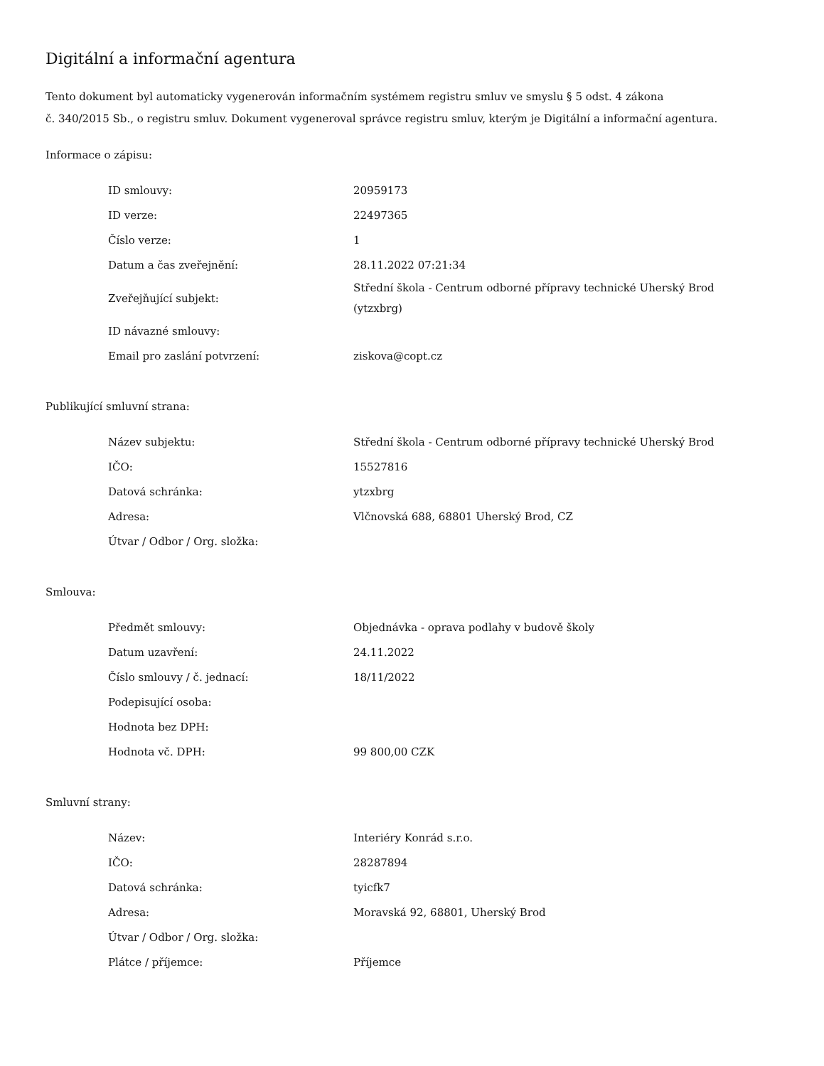Digitální a informační agentura
Tento dokument byl automaticky vygenerován informačním systémem registru smluv ve smyslu § 5 odst. 4 zákona
č. 340/2015 Sb., o registru smluv. Dokument vygeneroval správce registru smluv, kterým je Digitální a informační agentura.
Informace o zápisu:
| ID smlouvy: | 20959173 |
| ID verze: | 22497365 |
| Číslo verze: | 1 |
| Datum a čas zveřejnění: | 28.11.2022 07:21:34 |
| Zveřejňující subjekt: | Střední škola - Centrum odborné přípravy technické Uherský Brod (ytzxbrg) |
| ID návazné smlouvy: | |
| Email pro zaslání potvrzení: | ziskova@copt.cz |
Publikující smluvní strana:
| Název subjektu: | Střední škola - Centrum odborné přípravy technické Uherský Brod |
| IČO: | 15527816 |
| Datová schránka: | ytzxbrg |
| Adresa: | Vlčnovská 688, 68801 Uherský Brod, CZ |
| Útvar / Odbor / Org. složka: | |
Smlouva:
| Předmět smlouvy: | Objednávka - oprava podlahy v budově školy |
| Datum uzavření: | 24.11.2022 |
| Číslo smlouvy / č. jednací: | 18/11/2022 |
| Podepisující osoba: | |
| Hodnota bez DPH: | |
| Hodnota vč. DPH: | 99 800,00 CZK |
Smluvní strany:
| Název: | Interiéry Konrád s.r.o. |
| IČO: | 28287894 |
| Datová schránka: | tyicfk7 |
| Adresa: | Moravská 92, 68801, Uherský Brod |
| Útvar / Odbor / Org. složka: | |
| Plátce / příjemce: | Příjemce |